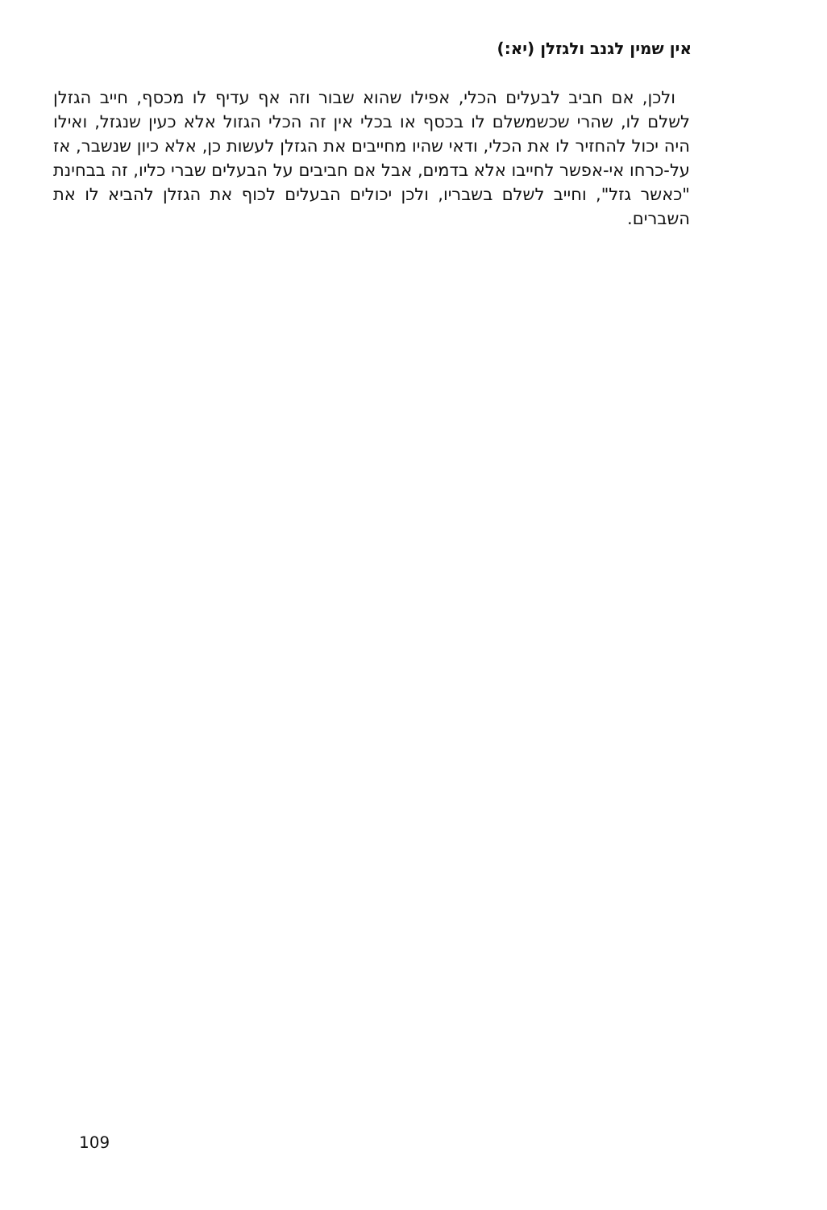אין שמין לגנב ולגזלן (יא:)
ולכן, אם חביב לבעלים הכלי, אפילו שהוא שבור וזה אף עדיף לו מכסף, חייב הגזלן לשלם לו, שהרי שכשמשלם לו בכסף או בכלי אין זה הכלי הגזול אלא כעין שנגזל, ואילו היה יכול להחזיר לו את הכלי, ודאי שהיו מחייבים את הגזלן לעשות כן, אלא כיון שנשבר, אז על-כרחו אי-אפשר לחייבו אלא בדמים, אבל אם חביבים על הבעלים שברי כליו, זה בבחינת "כאשר גזל", וחייב לשלם בשבריו, ולכן יכולים הבעלים לכוף את הגזלן להביא לו את השברים.
109